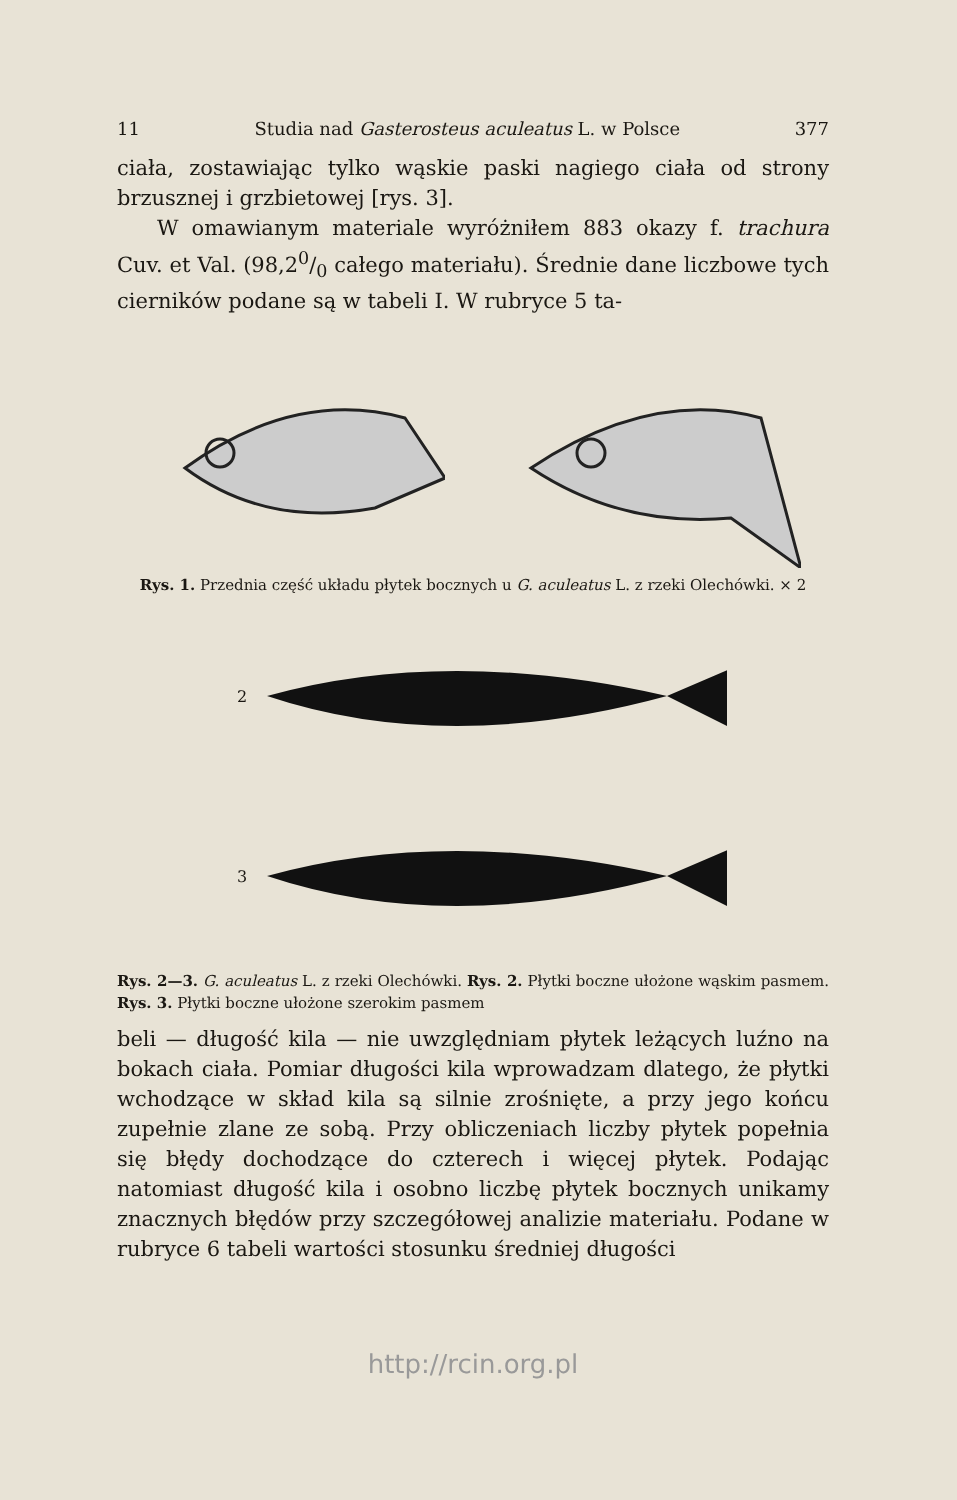11 Studia nad Gasterosteus aculeatus L. w Polsce 377
ciała, zostawiając tylko wąskie paski nagiego ciała od strony brzusznej i grzbietowej [rys. 3].
W omawianym materiale wyróżniłem 883 okazy f. trachura Cuv. et Val. (98,20/0 całego materiału). Średnie dane liczbowe tych cierników podane są w tabeli I. W rubryce 5 ta-
Rys. 1. Przednia część układu płytek bocznych u G. aculeatus L. z rzeki Olechówki. × 2
2
3
Rys. 2—3. G. aculeatus L. z rzeki Olechówki. Rys. 2. Płytki boczne ułożone wąskim pasmem. Rys. 3. Płytki boczne ułożone szerokim pasmem
beli — długość kila — nie uwzględniam płytek leżących luźno na bokach ciała. Pomiar długości kila wprowadzam dlatego, że płytki wchodzące w skład kila są silnie zrośnięte, a przy jego końcu zupełnie zlane ze sobą. Przy obliczeniach liczby płytek popełnia się błędy dochodzące do czterech i więcej płytek. Podając natomiast długość kila i osobno liczbę płytek bocznych unikamy znacznych błędów przy szczegółowej analizie materiału. Podane w rubryce 6 tabeli wartości stosunku średniej długości
http://rcin.org.pl